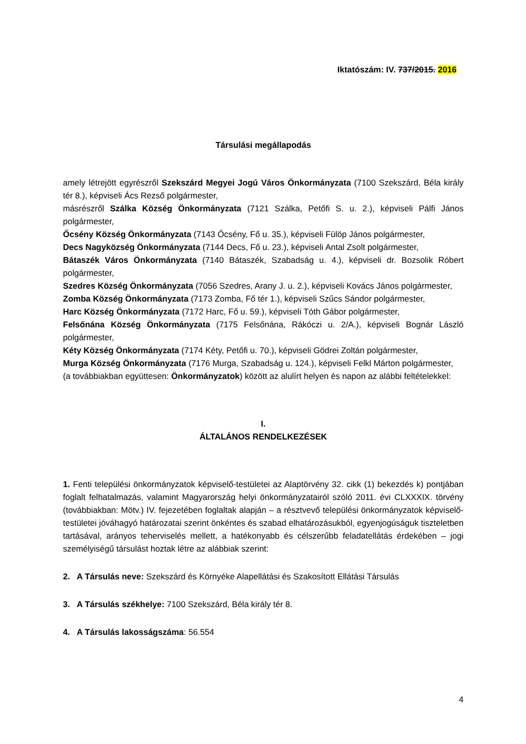Iktatószám: IV. 737/2015. 2016
Társulási megállapodás
amely létrejött egyrészről Szekszárd Megyei Jogú Város Önkormányzata (7100 Szekszárd, Béla király tér 8.), képviseli Ács Rezső polgármester,
másrészről Szálka Község Önkormányzata (7121 Szálka, Petőfi S. u. 2.), képviseli Pálfi János polgármester,
Őcsény Község Önkormányzata (7143 Őcsény, Fő u. 35.), képviseli Fülöp János polgármester,
Decs Nagyközség Önkormányzata (7144 Decs, Fő u. 23.), képviseli Antal Zsolt polgármester,
Bátaszék Város Önkormányzata (7140 Bátaszék, Szabadság u. 4.), képviseli dr. Bozsolik Róbert polgármester,
Szedres Község Önkormányzata (7056 Szedres, Arany J. u. 2.), képviseli Kovács János polgármester,
Zomba Község Önkormányzata (7173 Zomba, Fő tér 1.), képviseli Szűcs Sándor polgármester,
Harc Község Önkormányzata (7172 Harc, Fő u. 59.), képviseli Tóth Gábor polgármester,
Felsőnána Község Önkormányzata (7175 Felsőnána, Rákóczi u. 2/A.), képviseli Bognár László polgármester,
Kéty Község Önkormányzata (7174 Kéty, Petőfi u. 70.), képviseli Gödrei Zoltán polgármester,
Murga Község Önkormányzata (7176 Murga, Szabadság u. 124.), képviseli Felkl Márton polgármester,
(a továbbiakban együttesen: Önkormányzatok) között az alulírt helyen és napon az alábbi feltételekkel:
I.
ÁLTALÁNOS RENDELKEZÉSEK
1. Fenti települési önkormányzatok képviselő-testületei az Alaptörvény 32. cikk (1) bekezdés k) pontjában foglalt felhatalmazás, valamint Magyarország helyi önkormányzatairól szóló 2011. évi CLXXXIX. törvény (továbbiakban: Mötv.) IV. fejezetében foglaltak alapján – a résztvevő települési önkormányzatok képviselő-testületei jóváhagyó határozatai szerint önkéntes és szabad elhatározásukból, egyenjogúságuk tiszteletben tartásával, arányos teherviselés mellett, a hatékonyabb és célszerűbb feladatellátás érdekében – jogi személyiségű társulást hoztak létre az alábbiak szerint:
2. A Társulás neve: Szekszárd és Környéke Alapellátási és Szakosított Ellátási Társulás
3. A Társulás székhelye: 7100 Szekszárd, Béla király tér 8.
4. A Társulás lakosságszáma: 56.554
4